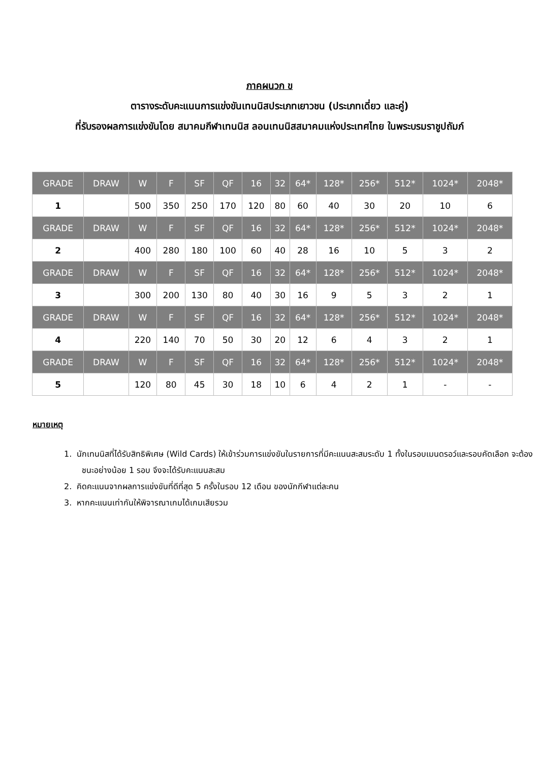ภาคผนวก ข
ตารางระดับคะแนนการแข่งขันเทนนิสประเภทเยาวชน (ประเภทเดี่ยว และคู่)
ที่รับรองผลการแข่งขันโดย สมาคมกีฬาเทนนิส ลอนเทนนิสสมาคมแห่งประเทศไทย ในพระบรมราชูปถัมภ์
| GRADE | DRAW | W | F | SF | QF | 16 | 32 | 64* | 128* | 256* | 512* | 1024* | 2048* |
| --- | --- | --- | --- | --- | --- | --- | --- | --- | --- | --- | --- | --- | --- |
| 1 | | 500 | 350 | 250 | 170 | 120 | 80 | 60 | 40 | 30 | 20 | 10 | 6 |
| GRADE | DRAW | W | F | SF | QF | 16 | 32 | 64* | 128* | 256* | 512* | 1024* | 2048* |
| 2 | | 400 | 280 | 180 | 100 | 60 | 40 | 28 | 16 | 10 | 5 | 3 | 2 |
| GRADE | DRAW | W | F | SF | QF | 16 | 32 | 64* | 128* | 256* | 512* | 1024* | 2048* |
| 3 | | 300 | 200 | 130 | 80 | 40 | 30 | 16 | 9 | 5 | 3 | 2 | 1 |
| GRADE | DRAW | W | F | SF | QF | 16 | 32 | 64* | 128* | 256* | 512* | 1024* | 2048* |
| 4 | | 220 | 140 | 70 | 50 | 30 | 20 | 12 | 6 | 4 | 3 | 2 | 1 |
| GRADE | DRAW | W | F | SF | QF | 16 | 32 | 64* | 128* | 256* | 512* | 1024* | 2048* |
| 5 | | 120 | 80 | 45 | 30 | 18 | 10 | 6 | 4 | 2 | 1 | - | - |
หมายเหตุ
1. นักเทนนิสที่ได้รับสิทธิพิเศษ (Wild Cards) ให้เข้าร่วมการแข่งขันในรายการที่มีคะแนนสะสมระดับ 1 ทั้งในรอบเมนดรอว์และรอบคัดเลือก จะต้องชนะอย่างน้อย 1 รอบ จึงจะได้รับคะแนนสะสม
2. คิดคะแนนจากผลการแข่งขันที่ดีที่สุด 5 ครั้งในรอบ 12 เดือน ของนักกีฬาแต่ละคน
3. หากคะแนนเท่ากันให้พิจารณาเกมได้เกมเสียรวม